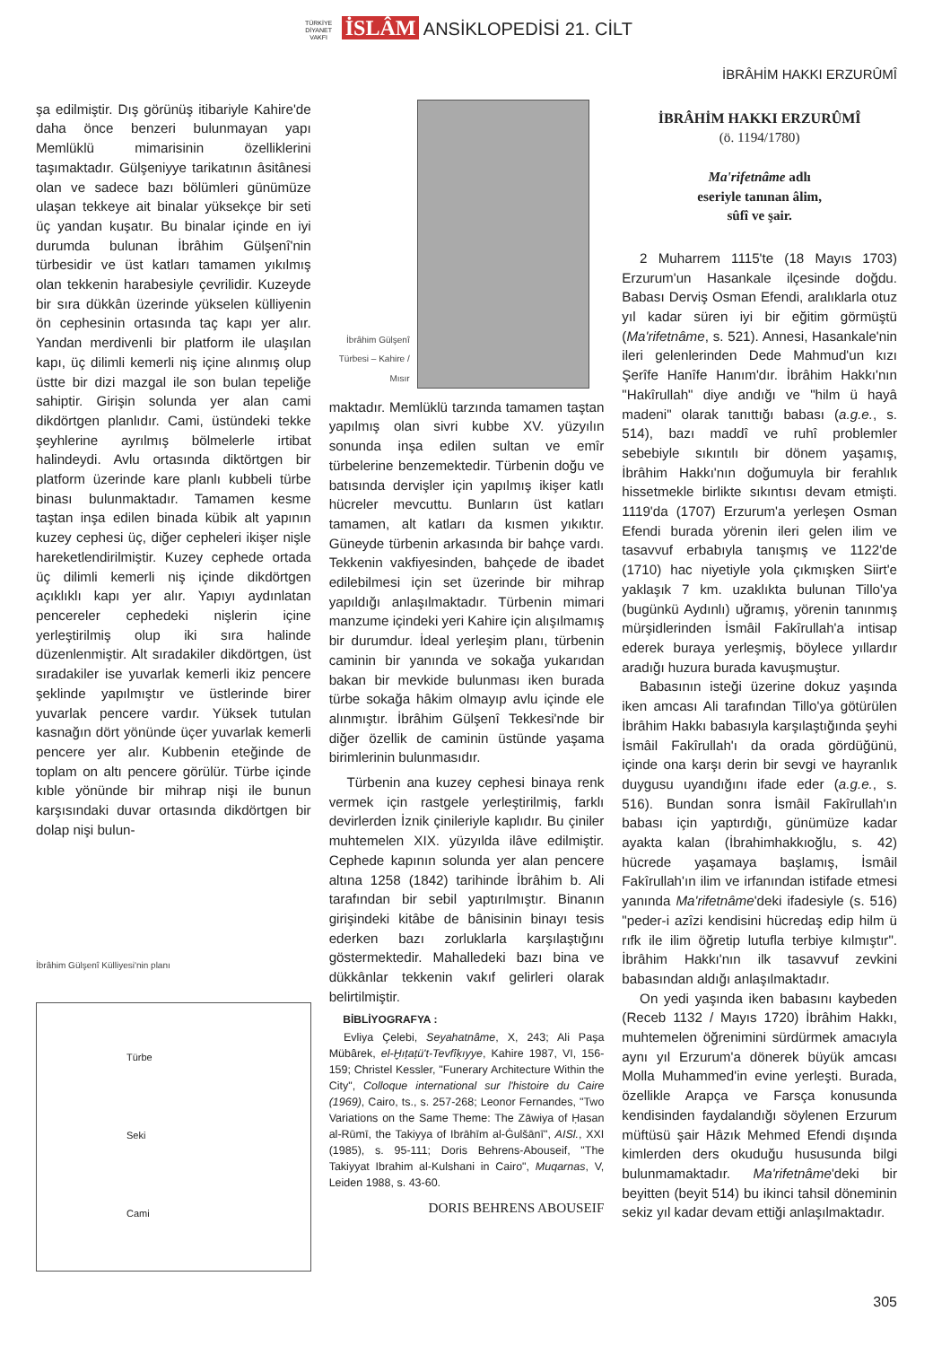TÜRKİYE DİYANET VAKFI İSLÂM ANSİKLOPEDİSİ 21. CİLT
İBRÂHİM HAKKI ERZURÛMÎ
şa edilmiştir. Dış görünüş itibariyle Kahire'de daha önce benzeri bulunmayan yapı Memlüklü mimarisinin özelliklerini taşımaktadır. Gülşeniyye tarikatının âsitânesi olan ve sadece bazı bölümleri günümüze ulaşan tekkeye ait binalar yüksekçe bir seti üç yandan kuşatır. Bu binalar içinde en iyi durumda bulunan İbrâhim Gülşenî'nin türbesidir ve üst katları tamamen yıkılmış olan tekkenin harabesiyle çevrilidir. Kuzeyde bir sıra dükkân üzerinde yükselen külliyenin ön cephesinin ortasında taç kapı yer alır. Yandan merdivenli bir platform ile ulaşılan kapı, üç dilimli kemerli niş içine alınmış olup üstte bir dizi mazgal ile son bulan tepeliğe sahiptir. Girişin solunda yer alan cami dikdörtgen planlıdır. Cami, üstündeki tekke şeyhlerine ayrılmış bölmelerle irtibat halindeydi. Avlu ortasında diktörtgen bir platform üzerinde kare planlı kubbeli türbe binası bulunmaktadır. Tamamen kesme taştan inşa edilen binada kübik alt yapının kuzey cephesi üç, diğer cepheleri ikişer nişle hareketlendirilmiştir. Kuzey cephede ortada üç dilimli kemerli niş içinde dikdörtgen açıklıklı kapı yer alır. Yapıyı aydınlatan pencereler cephedeki nişlerin içine yerleştirilmiş olup iki sıra halinde düzenlenmiştir. Alt sıradakiler dikdörtgen, üst sıradakiler ise yuvarlak kemerli ikiz pencere şeklinde yapılmıştır ve üstlerinde birer yuvarlak pencere vardır. Yüksek tutulan kasnağın dört yönünde üçer yuvarlak kemerli pencere yer alır. Kubbenin eteğinde de toplam on altı pencere görülür. Türbe içinde kıble yönünde bir mihrap nişi ile bunun karşısındaki duvar ortasında dikdörtgen bir dolap nişi bulun-
İbrâhim Gülşenî Külliyesi'nin planı
Türbe
Seki
Cami
İbrâhim Gülşenî Türbesi – Kahire / Mısır
maktadır. Memlüklü tarzında tamamen taştan yapılmış olan sivri kubbe XV. yüzyılın sonunda inşa edilen sultan ve emîr türbelerine benzemektedir. Türbenin doğu ve batısında dervişler için yapılmış ikişer katlı hücreler mevcuttu. Bunların üst katları tamamen, alt katları da kısmen yıkıktır. Güneyde türbenin arkasında bir bahçe vardı. Tekkenin vakfiyesinden, bahçede de ibadet edilebilmesi için set üzerinde bir mihrap yapıldığı anlaşılmaktadır. Türbenin mimari manzume içindeki yeri Kahire için alışılmamış bir durumdur. İdeal yerleşim planı, türbenin caminin bir yanında ve sokağa yukarıdan bakan bir mevkide bulunması iken burada türbe sokağa hâkim olmayıp avlu içinde ele alınmıştır. İbrâhim Gülşenî Tekkesi'nde bir diğer özellik de caminin üstünde yaşama birimlerinin bulunmasıdır.
Türbenin ana kuzey cephesi binaya renk vermek için rastgele yerleştirilmiş, farklı devirlerden İznik çinileriyle kaplıdır. Bu çiniler muhtemelen XIX. yüzyılda ilâve edilmiştir. Cephede kapının solunda yer alan pencere altına 1258 (1842) tarihinde İbrâhim b. Ali tarafından bir sebil yaptırılmıştır. Binanın girişindeki kitâbe de bânisinin binayı tesis ederken bazı zorluklarla karşılaştığını göstermektedir. Mahalledeki bazı bina ve dükkânlar tekkenin vakıf gelirleri olarak belirtilmiştir.
BİBLİYOGRAFYA :
Evliya Çelebi, Seyahatnâme, X, 243; Ali Paşa Mübârek, el-Ḫıṭaṭü't-Tevfîḳıyye, Kahire 1987, VI, 156-159; Christel Kessler, "Funerary Architecture Within the City", Colloque international sur l'histoire du Caire (1969), Cairo, ts., s. 257-268; Leonor Fernandes, "Two Variations on the Same Theme: The Zāwiya of Ḥasan al-Rūmī, the Takiyya of Ibrāhīm al-Ġulšānī", AISl., XXI (1985), s. 95-111; Doris Behrens-Abouseif, "The Takiyyat Ibrahim al-Kulshani in Cairo", Muqarnas, V, Leiden 1988, s. 43-60.
DORIS BEHRENS ABOUSEIF
İBRÂHİM HAKKI ERZURÛMÎ
(ö. 1194/1780)
Ma'rifetnâme adlı
eseriyle tanınan âlim,
sûfî ve şair.
2 Muharrem 1115'te (18 Mayıs 1703) Erzurum'un Hasankale ilçesinde doğdu. Babası Derviş Osman Efendi, aralıklarla otuz yıl kadar süren iyi bir eğitim görmüştü (Ma'rifetnâme, s. 521). Annesi, Hasankale'nin ileri gelenlerinden Dede Mahmud'un kızı Şerîfe Hanîfe Hanım'dır. İbrâhim Hakkı'nın "Hakîrullah" diye andığı ve "hilm ü hayâ madeni" olarak tanıttığı babası (a.g.e., s. 514), bazı maddî ve ruhî problemler sebebiyle sıkıntılı bir dönem yaşamış, İbrâhim Hakkı'nın doğumuyla bir ferahlık hissetmekle birlikte sıkıntısı devam etmişti. 1119'da (1707) Erzurum'a yerleşen Osman Efendi burada yörenin ileri gelen ilim ve tasavvuf erbabıyla tanışmış ve 1122'de (1710) hac niyetiyle yola çıkmışken Siirt'e yaklaşık 7 km. uzaklıkta bulunan Tillo'ya (bugünkü Aydınlı) uğramış, yörenin tanınmış mürşidlerinden İsmâil Fakîrullah'a intisap ederek buraya yerleşmiş, böylece yıllardır aradığı huzura burada kavuşmuştur.
Babasının isteği üzerine dokuz yaşında iken amcası Ali tarafından Tillo'ya götürülen İbrâhim Hakkı babasıyla karşılaştığında şeyhi İsmâil Fakîrullah'ı da orada gördüğünü, içinde ona karşı derin bir sevgi ve hayranlık duygusu uyandığını ifade eder (a.g.e., s. 516). Bundan sonra İsmâil Fakîrullah'ın babası için yaptırdığı, günümüze kadar ayakta kalan (İbrahimhakkıoğlu, s. 42) hücrede yaşamaya başlamış, İsmâil Fakîrullah'ın ilim ve irfanından istifade etmesi yanında Ma'rifetnâme'deki ifadesiyle (s. 516) "peder-i azîzi kendisini hücredaş edip hilm ü rıfk ile ilim öğretip lutufla terbiye kılmıştır". İbrâhim Hakkı'nın ilk tasavvuf zevkini babasından aldığı anlaşılmaktadır.
On yedi yaşında iken babasını kaybeden (Receb 1132 / Mayıs 1720) İbrâhim Hakkı, muhtemelen öğrenimini sürdürmek amacıyla aynı yıl Erzurum'a dönerek büyük amcası Molla Muhammed'in evine yerleşti. Burada, özellikle Arapça ve Farsça konusunda kendisinden faydalandığı söylenen Erzurum müftüsü şair Hâzık Mehmed Efendi dışında kimlerden ders okuduğu hususunda bilgi bulunmamaktadır. Ma'rifetnâme'deki bir beyitten (beyit 514) bu ikinci tahsil döneminin sekiz yıl kadar devam ettiği anlaşılmaktadır.
305